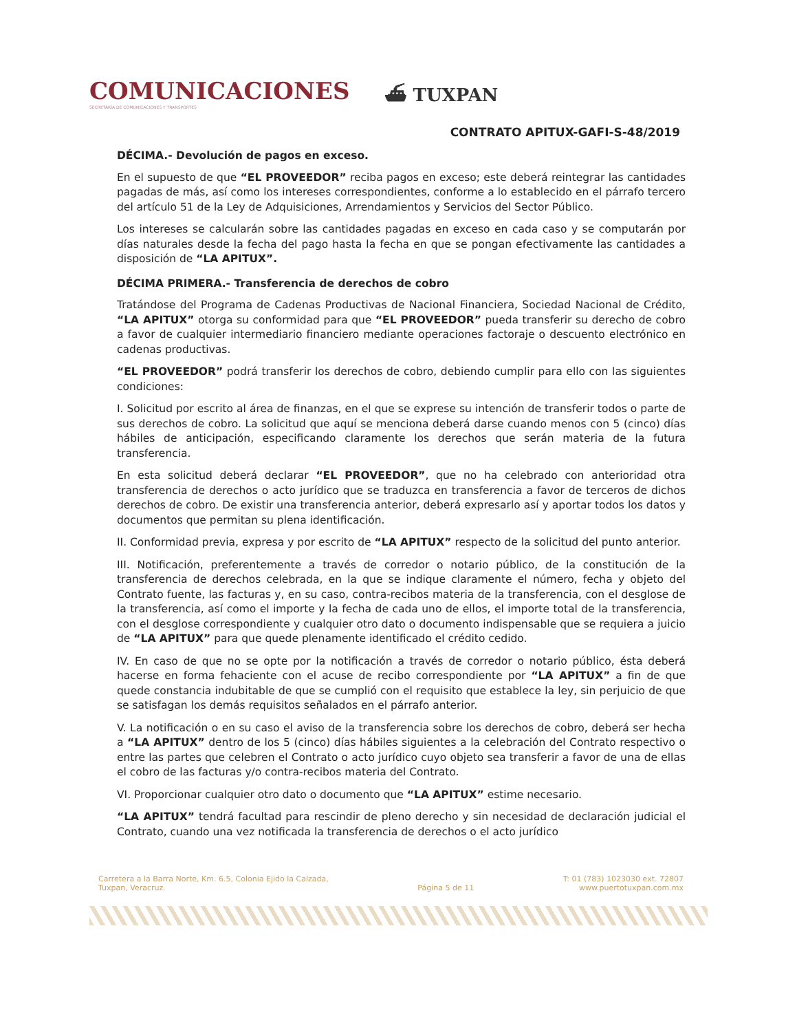COMUNICACIONES
SECRETARÍA DE COMUNICACIONES Y TRANSPORTES
⛴ TUXPAN
CONTRATO APITUX-GAFI-S-48/2019
DÉCIMA.- Devolución de pagos en exceso.
En el supuesto de que “EL PROVEEDOR” reciba pagos en exceso; este deberá reintegrar las cantidades pagadas de más, así como los intereses correspondientes, conforme a lo establecido en el párrafo tercero del artículo 51 de la Ley de Adquisiciones, Arrendamientos y Servicios del Sector Público.
Los intereses se calcularán sobre las cantidades pagadas en exceso en cada caso y se computarán por días naturales desde la fecha del pago hasta la fecha en que se pongan efectivamente las cantidades a disposición de “LA APITUX”.
DÉCIMA PRIMERA.- Transferencia de derechos de cobro
Tratándose del Programa de Cadenas Productivas de Nacional Financiera, Sociedad Nacional de Crédito, “LA APITUX” otorga su conformidad para que “EL PROVEEDOR” pueda transferir su derecho de cobro a favor de cualquier intermediario financiero mediante operaciones factoraje o descuento electrónico en cadenas productivas.
“EL PROVEEDOR” podrá transferir los derechos de cobro, debiendo cumplir para ello con las siguientes condiciones:
I. Solicitud por escrito al área de finanzas, en el que se exprese su intención de transferir todos o parte de sus derechos de cobro. La solicitud que aquí se menciona deberá darse cuando menos con 5 (cinco) días hábiles de anticipación, especificando claramente los derechos que serán materia de la futura transferencia.
En esta solicitud deberá declarar “EL PROVEEDOR”, que no ha celebrado con anterioridad otra transferencia de derechos o acto jurídico que se traduzca en transferencia a favor de terceros de dichos derechos de cobro. De existir una transferencia anterior, deberá expresarlo así y aportar todos los datos y documentos que permitan su plena identificación.
II. Conformidad previa, expresa y por escrito de “LA APITUX” respecto de la solicitud del punto anterior.
III. Notificación, preferentemente a través de corredor o notario público, de la constitución de la transferencia de derechos celebrada, en la que se indique claramente el número, fecha y objeto del Contrato fuente, las facturas y, en su caso, contra-recibos materia de la transferencia, con el desglose de la transferencia, así como el importe y la fecha de cada uno de ellos, el importe total de la transferencia, con el desglose correspondiente y cualquier otro dato o documento indispensable que se requiera a juicio de “LA APITUX” para que quede plenamente identificado el crédito cedido.
IV. En caso de que no se opte por la notificación a través de corredor o notario público, ésta deberá hacerse en forma fehaciente con el acuse de recibo correspondiente por “LA APITUX” a fin de que quede constancia indubitable de que se cumplió con el requisito que establece la ley, sin perjuicio de que se satisfagan los demás requisitos señalados en el párrafo anterior.
V. La notificación o en su caso el aviso de la transferencia sobre los derechos de cobro, deberá ser hecha a “LA APITUX” dentro de los 5 (cinco) días hábiles siguientes a la celebración del Contrato respectivo o entre las partes que celebren el Contrato o acto jurídico cuyo objeto sea transferir a favor de una de ellas el cobro de las facturas y/o contra-recibos materia del Contrato.
VI. Proporcionar cualquier otro dato o documento que “LA APITUX” estime necesario.
“LA APITUX” tendrá facultad para rescindir de pleno derecho y sin necesidad de declaración judicial el Contrato, cuando una vez notificada la transferencia de derechos o el acto jurídico
Carretera a la Barra Norte, Km. 6.5, Colonia Ejido la Calzada,
Tuxpan, Veracruz.
Página 5 de 11 T: 01 (783) 1023030 ext. 72807
www.puertotuxpan.com.mx